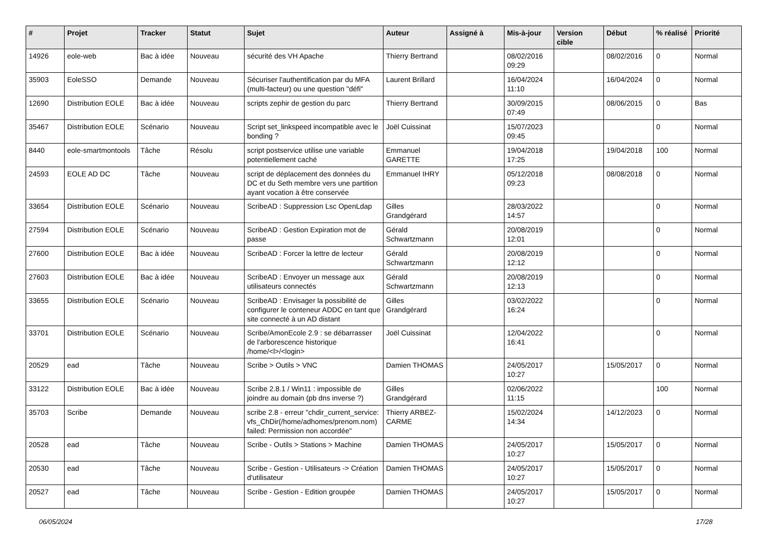| # | Projet | Tracker | Statut | Sujet | Auteur | Assigné à | Mis-à-jour | Version cible | Début | % réalisé | Priorité |
| --- | --- | --- | --- | --- | --- | --- | --- | --- | --- | --- | --- |
| 14926 | eole-web | Bac à idée | Nouveau | sécurité des VH Apache | Thierry Bertrand | | 08/02/2016 09:29 | | 08/02/2016 | 0 | Normal |
| 35903 | EoleSSO | Demande | Nouveau | Sécuriser l'authentification par du MFA (multi-facteur) ou une question "défi" | Laurent Brillard | | 16/04/2024 11:10 | | 16/04/2024 | 0 | Normal |
| 12690 | Distribution EOLE | Bac à idée | Nouveau | scripts zephir de gestion du parc | Thierry Bertrand | | 30/09/2015 07:49 | | 08/06/2015 | 0 | Bas |
| 35467 | Distribution EOLE | Scénario | Nouveau | Script set_linkspeed incompatible avec le bonding ? | Joël Cuissinat | | 15/07/2023 09:45 | | | 0 | Normal |
| 8440 | eole-smartmontools | Tâche | Résolu | script postservice utilise une variable potentiellement caché | Emmanuel GARETTE | | 19/04/2018 17:25 | | 19/04/2018 | 100 | Normal |
| 24593 | EOLE AD DC | Tâche | Nouveau | script de déplacement des données du DC et du Seth membre vers une partition ayant vocation à être conservée | Emmanuel IHRY | | 05/12/2018 09:23 | | 08/08/2018 | 0 | Normal |
| 33654 | Distribution EOLE | Scénario | Nouveau | ScribeAD : Suppression Lsc OpenLdap | Gilles Grandgérard | | 28/03/2022 14:57 | | | 0 | Normal |
| 27594 | Distribution EOLE | Scénario | Nouveau | ScribeAD : Gestion Expiration mot de passe | Gérald Schwartzmann | | 20/08/2019 12:01 | | | 0 | Normal |
| 27600 | Distribution EOLE | Bac à idée | Nouveau | ScribeAD : Forcer la lettre de lecteur | Gérald Schwartzmann | | 20/08/2019 12:12 | | | 0 | Normal |
| 27603 | Distribution EOLE | Bac à idée | Nouveau | ScribeAD : Envoyer un message aux utilisateurs connectés | Gérald Schwartzmann | | 20/08/2019 12:13 | | | 0 | Normal |
| 33655 | Distribution EOLE | Scénario | Nouveau | ScribeAD : Envisager la possibilité de configurer le conteneur ADDC en tant que site connecté à un AD distant | Gilles Grandgérard | | 03/02/2022 16:24 | | | 0 | Normal |
| 33701 | Distribution EOLE | Scénario | Nouveau | Scribe/AmonEcole 2.9 : se débarrasser de l'arborescence historique /home/<l>/<login> | Joël Cuissinat | | 12/04/2022 16:41 | | | 0 | Normal |
| 20529 | ead | Tâche | Nouveau | Scribe > Outils > VNC | Damien THOMAS | | 24/05/2017 10:27 | | 15/05/2017 | 0 | Normal |
| 33122 | Distribution EOLE | Bac à idée | Nouveau | Scribe 2.8.1 / Win11 : impossible de joindre au domain (pb dns inverse ?) | Gilles Grandgérard | | 02/06/2022 11:15 | | | 100 | Normal |
| 35703 | Scribe | Demande | Nouveau | scribe 2.8 - erreur "chdir_current_service: vfs_ChDir(/home/adhomes/prenom.nom) failed: Permission non accordée" | Thierry ARBEZ-CARME | | 15/02/2024 14:34 | | 14/12/2023 | 0 | Normal |
| 20528 | ead | Tâche | Nouveau | Scribe - Outils > Stations > Machine | Damien THOMAS | | 24/05/2017 10:27 | | 15/05/2017 | 0 | Normal |
| 20530 | ead | Tâche | Nouveau | Scribe - Gestion - Utilisateurs -> Création d'utilisateur | Damien THOMAS | | 24/05/2017 10:27 | | 15/05/2017 | 0 | Normal |
| 20527 | ead | Tâche | Nouveau | Scribe - Gestion - Edition groupée | Damien THOMAS | | 24/05/2017 10:27 | | 15/05/2017 | 0 | Normal |
06/05/2024 17/28